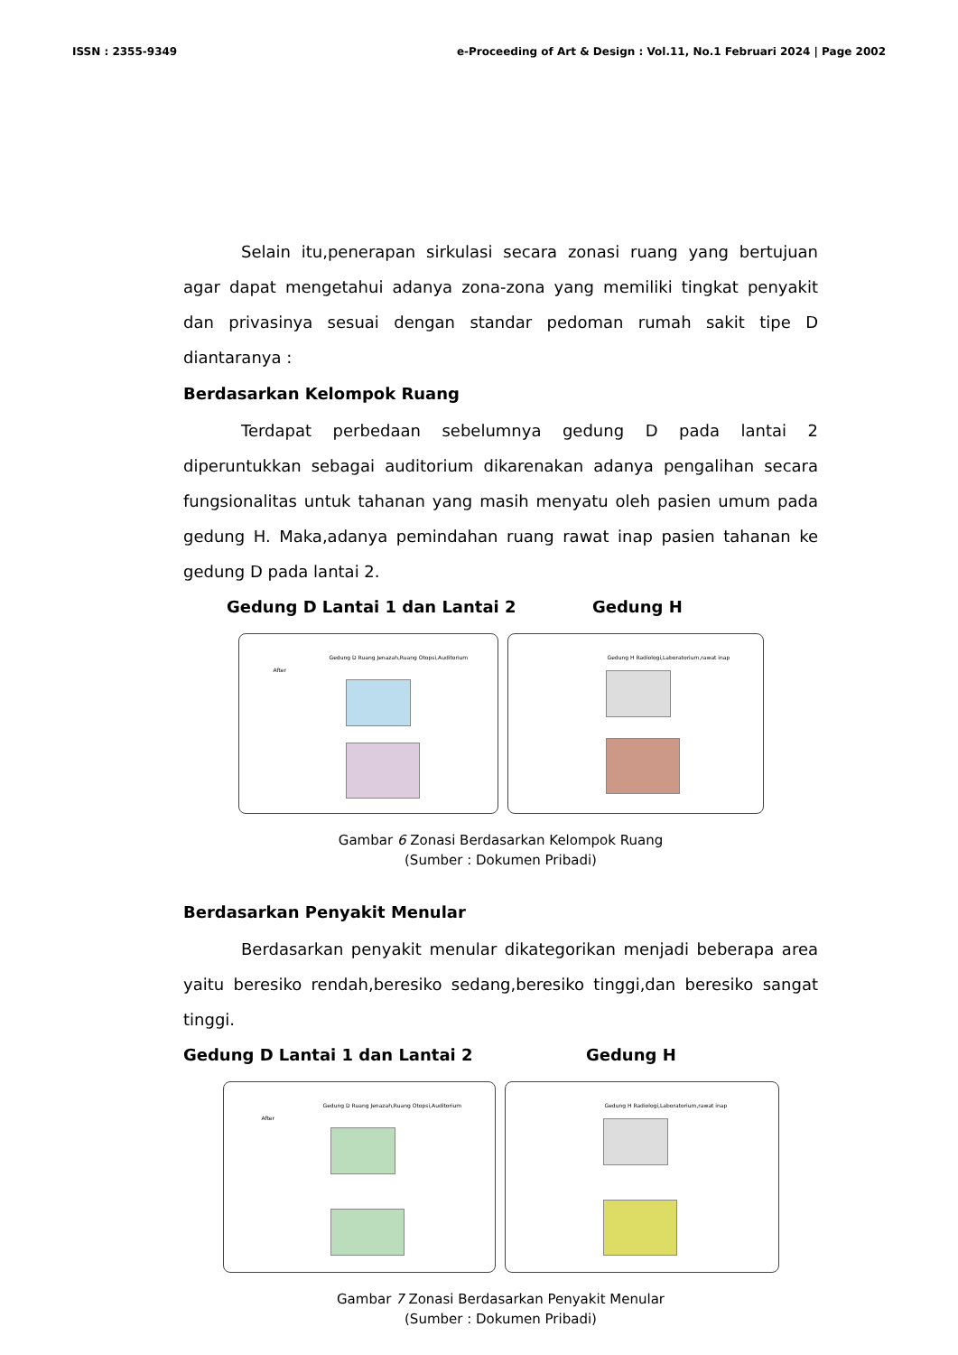ISSN : 2355-9349 e-Proceeding of Art & Design : Vol.11, No.1 Februari 2024 | Page 2002
Selain itu,penerapan sirkulasi secara zonasi ruang yang bertujuan agar dapat mengetahui adanya zona-zona yang memiliki tingkat penyakit dan privasinya sesuai dengan standar pedoman rumah sakit tipe D diantaranya :
Berdasarkan Kelompok Ruang
Terdapat perbedaan sebelumnya gedung D pada lantai 2 diperuntukkan sebagai auditorium dikarenakan adanya pengalihan secara fungsionalitas untuk tahanan yang masih menyatu oleh pasien umum pada gedung H. Maka,adanya pemindahan ruang rawat inap pasien tahanan ke gedung D pada lantai 2.
Gedung D Lantai 1 dan Lantai 2 Gedung H
After
Gedung D Ruang Jenazah,Ruang Otopsi,Auditorium
Gedung H Radiologi,Laboratorium,rawat inap
Gambar 6 Zonasi Berdasarkan Kelompok Ruang
(Sumber : Dokumen Pribadi)
Berdasarkan Penyakit Menular
Berdasarkan penyakit menular dikategorikan menjadi beberapa area yaitu beresiko rendah,beresiko sedang,beresiko tinggi,dan beresiko sangat tinggi.
Gedung D Lantai 1 dan Lantai 2 Gedung H
After
Gedung D Ruang Jenazah,Ruang Otopsi,Auditorium
Gedung H Radiologi,Laboratorium,rawat inap
Gambar 7 Zonasi Berdasarkan Penyakit Menular
(Sumber : Dokumen Pribadi)